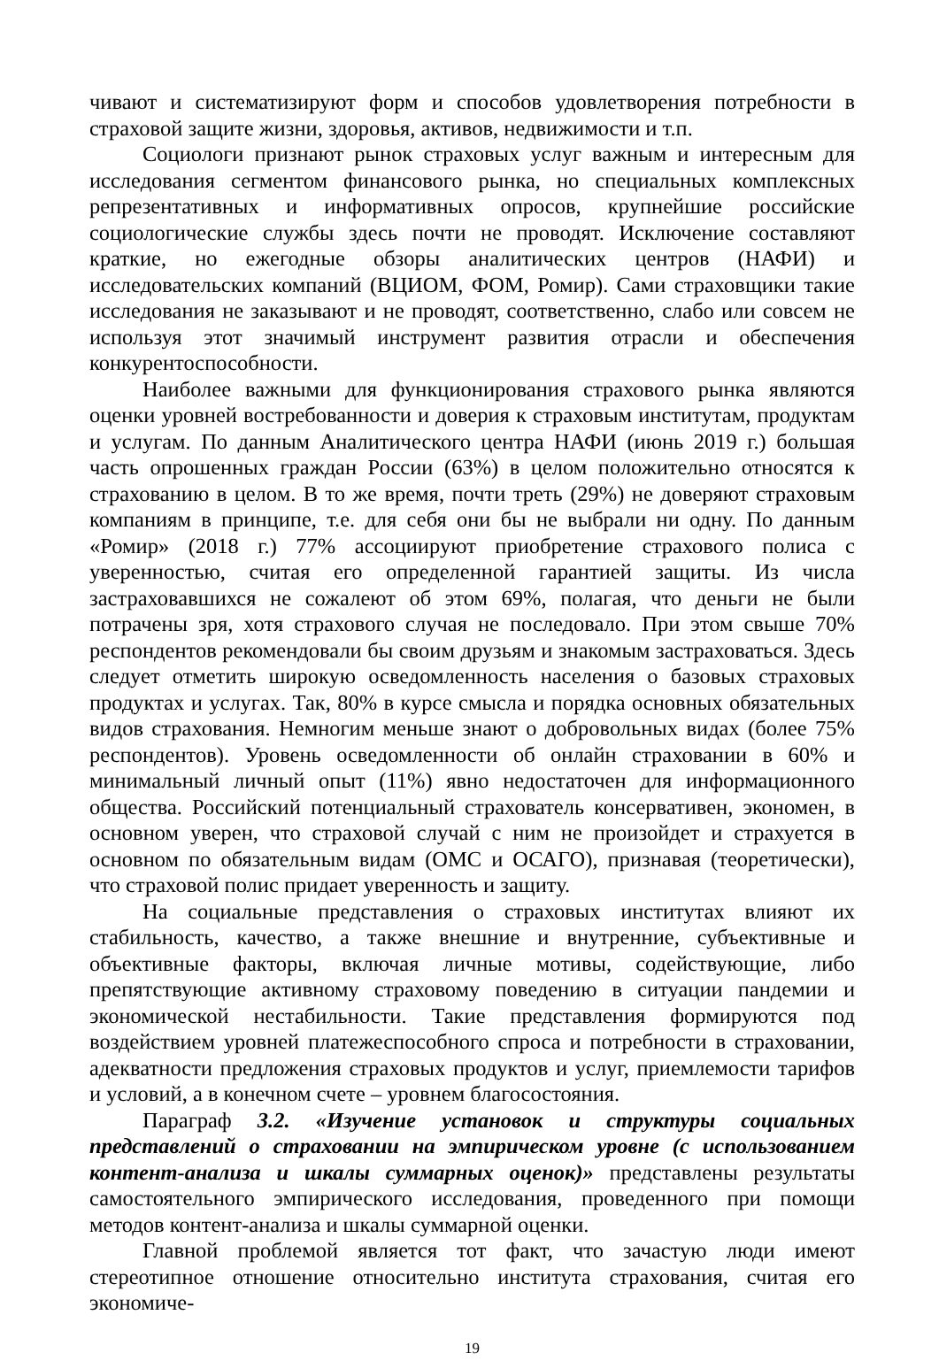чивают и систематизируют форм и способов удовлетворения потребности в страховой защите жизни, здоровья, активов, недвижимости и т.п.
Социологи признают рынок страховых услуг важным и интересным для исследования сегментом финансового рынка, но специальных комплексных репрезентативных и информативных опросов, крупнейшие российские социологические службы здесь почти не проводят. Исключение составляют краткие, но ежегодные обзоры аналитических центров (НАФИ) и исследовательских компаний (ВЦИОМ, ФОМ, Ромир). Сами страховщики такие исследования не заказывают и не проводят, соответственно, слабо или совсем не используя этот значимый инструмент развития отрасли и обеспечения конкурентоспособности.
Наиболее важными для функционирования страхового рынка являются оценки уровней востребованности и доверия к страховым институтам, продуктам и услугам. По данным Аналитического центра НАФИ (июнь 2019 г.) большая часть опрошенных граждан России (63%) в целом положительно относятся к страхованию в целом. В то же время, почти треть (29%) не доверяют страховым компаниям в принципе, т.е. для себя они бы не выбрали ни одну. По данным «Ромир» (2018 г.) 77% ассоциируют приобретение страхового полиса с уверенностью, считая его определенной гарантией защиты. Из числа застраховавшихся не сожалеют об этом 69%, полагая, что деньги не были потрачены зря, хотя страхового случая не последовало. При этом свыше 70% респондентов рекомендовали бы своим друзьям и знакомым застраховаться. Здесь следует отметить широкую осведомленность населения о базовых страховых продуктах и услугах. Так, 80% в курсе смысла и порядка основных обязательных видов страхования. Немногим меньше знают о добровольных видах (более 75% респондентов). Уровень осведомленности об онлайн страховании в 60% и минимальный личный опыт (11%) явно недостаточен для информационного общества. Российский потенциальный страхователь консервативен, экономен, в основном уверен, что страховой случай с ним не произойдет и страхуется в основном по обязательным видам (ОМС и ОСАГО), признавая (теоретически), что страховой полис придает уверенность и защиту.
На социальные представления о страховых институтах влияют их стабильность, качество, а также внешние и внутренние, субъективные и объективные факторы, включая личные мотивы, содействующие, либо препятствующие активному страховому поведению в ситуации пандемии и экономической нестабильности. Такие представления формируются под воздействием уровней платежеспособного спроса и потребности в страховании, адекватности предложения страховых продуктов и услуг, приемлемости тарифов и условий, а в конечном счете – уровнем благосостояния.
Параграф 3.2. «Изучение установок и структуры социальных представлений о страховании на эмпирическом уровне (с использованием контент-анализа и шкалы суммарных оценок)» представлены результаты самостоятельного эмпирического исследования, проведенного при помощи методов контент-анализа и шкалы суммарной оценки.
Главной проблемой является тот факт, что зачастую люди имеют стереотипное отношение относительно института страхования, считая его экономиче-
19